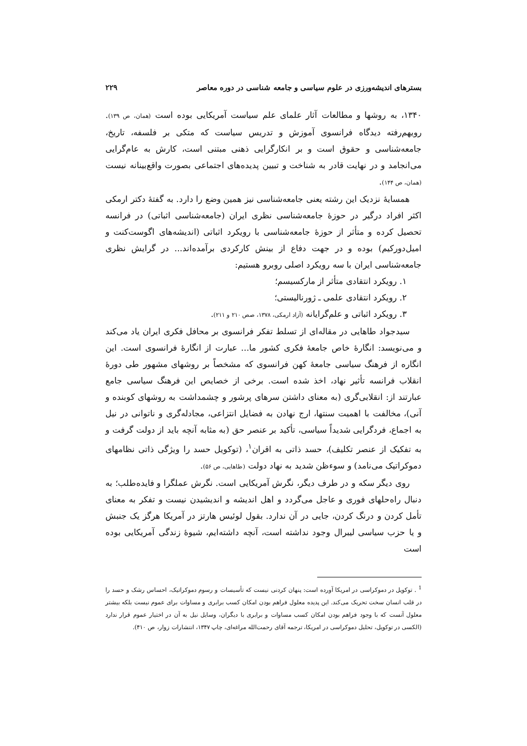بسترهای اندیشه‌ورزی در علوم سیاسی و جامعه شناسی در دوره معاصر ۲۲۹
۱۳۴۰، به روشها و مطالعات آثار علمای علم سیاست آمریکایی بوده است (همان، ص ۱۳۹). رویهم‌رفته دیدگاه فرانسوی آموزش و تدریس سیاست که متکی بر فلسفه، تاریخ، جامعه‌شناسی و حقوق است و بر انکارگرایی ذهنی مبتنی است، کارش به عام‌گرایی می‌انجامد و در نهایت قادر به شناخت و تبیین پدیده‌های اجتماعی بصورت واقع‌بینانه نیست (همان، ص ۱۴۴).
همسایهٔ نزدیک این رشته یعنی جامعه‌شناسی نیز همین وضع را دارد. به گفتهٔ دکتر ارمکی اکثر افراد درگیر در حوزهٔ جامعه‌شناسی نظری ایران (جامعه‌شناسی اثباتی) در فرانسه تحصیل کرده و متأثر از حوزهٔ جامعه‌شناسی با رویکرد اثباتی (اندیشه‌های اگوست‌کنت و امیل‌دورکیم) بوده و در جهت دفاع از بینش کارکردی برآمده‌اند... در گرایش نظری جامعه‌شناسی ایران با سه رویکرد اصلی روبرو هستیم:
۱. رویکرد انتقادی متأثر از مارکسیسم؛
۲. رویکرد انتقادی علمی ـ ژورنالیستی؛
۳. رویکرد اثباتی و علم‌گرایانه (آزاد ارمکی، ۱۳۷۸، صص ۲۱۰ و ۲۱۱).
سیدجواد طاهایی در مقاله‌ای از تسلط تفکر فرانسوی بر محافل فکری ایران یاد می‌کند و می‌نویسد: انگارهٔ خاص جامعهٔ فکری کشور ما... عبارت از انگارهٔ فرانسوی است. این انگاره از فرهنگ سیاسی جامعهٔ کهن فرانسوی که مشخصاً بر روشهای مشهور طی دورهٔ انقلاب فرانسه تأثیر نهاد، اخذ شده است. برخی از خصایص این فرهنگ سیاسی جامع عبارتند از: انقلابی‌گری (به معنای داشتن سرهای پرشور و چشمداشت به روشهای کوبنده و آنی)، مخالفت با اهمیت سنتها، ارج نهادن به فضایل انتزاعی، مجادله‌گری و ناتوانی در نیل به اجماع، فردگرایی شدیداً سیاسی، تأکید بر عنصر حق (به مثابه آنچه باید از دولت گرفت و به تفکیک از عنصر تکلیف)، حسد ذاتی به اقران<sup>۱</sup>، (توکویل حسد را ویژگی ذاتی نظامهای دموکراتیک می‌نامد) و سوءظن شدید به نهاد دولت (طاهایی، ص ۵۶).
روی دیگر سکه و در طرف دیگر، نگرش آمریکایی است. نگرش عملگرا و فایده‌طلب؛ به دنبال راه‌حلهای فوری و عاجل می‌گردد و اهل اندیشه و اندیشیدن نیست و تفکر به معنای تأمل کردن و درنگ کردن، جایی در آن ندارد. بقول لوئیس هارتز در آمریکا هرگز یک جنبش و یا حزب سیاسی لیبرال وجود نداشته است، آنچه داشته‌ایم، شیوهٔ زندگی آمریکایی بوده است
<sup>1</sup> . توکویل در دموکراسی در امریکا آورده است: پنهان کردنی نیست که تأسیسات و رسوم دموکراتیک، احساس رشک و حسد را در قلب انسان سخت تحریک می‌کند. این پدیده معلول فراهم بودن امکان کسب برابری و مساوات برای عموم نیست بلکه بیشتر معلول آنست که با وجود فراهم بودن امکان کسب مساوات و برابری با دیگران، وسایل نیل به آن در اختیار عموم قرار ندارد (الکسی در توکویل، تحلیل دموکراسی در امریکا، ترجمه آقای رحمت‌الله مراغه‌ای، چاپ ۱۳۴۷، انتشارات زوار، ص ۴۱۰).